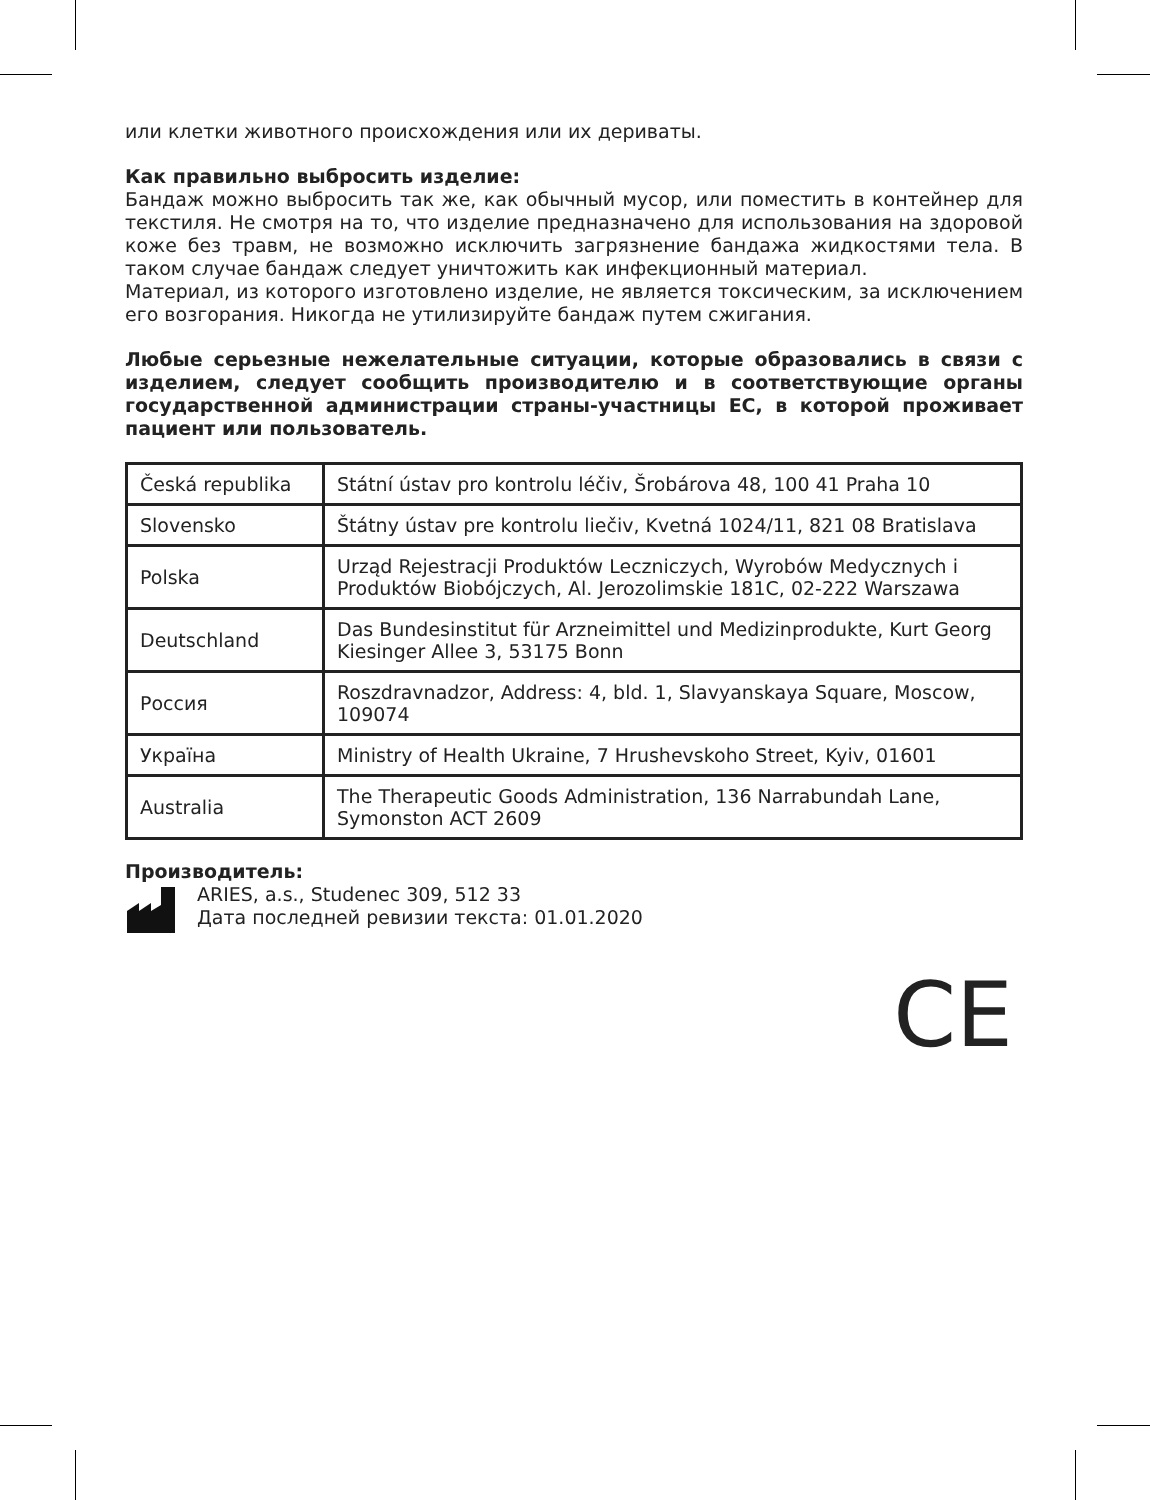или клетки животного происхождения или их дериваты.
Как правильно выбросить изделие:
Бандаж можно выбросить так же, как обычный мусор, или поместить в контейнер для текстиля. Не смотря на то, что изделие предназначено для использования на здоровой коже без травм, не возможно исключить загрязнение бандажа жидкостями тела. В таком случае бандаж следует уничтожить как инфекционный материал.
Материал, из которого изготовлено изделие, не является токсическим, за исключением его возгорания. Никогда не утилизируйте бандаж путем сжигания.
Любые серьезные нежелательные ситуации, которые образовались в связи с изделием, следует сообщить производителю и в соответствующие органы государственной администрации страны-участницы ЕС, в которой проживает пациент или пользователь.
| Česká republika | Státní ústav pro kontrolu léčiv, Šrobárova 48, 100 41 Praha 10 |
| Slovensko | Štátny ústav pre kontrolu liečiv, Kvetná 1024/11, 821 08 Bratislava |
| Polska | Urząd Rejestracji Produktów Leczniczych, Wyrobów Medycznych i Produktów Biobójczych, Al. Jerozolimskie 181C, 02-222 Warszawa |
| Deutschland | Das Bundesinstitut für Arzneimittel und Medizinprodukte, Kurt Georg Kiesinger Allee 3, 53175 Bonn |
| Россия | Roszdravnadzor, Address: 4, bld. 1, Slavyanskaya Square, Moscow, 109074 |
| Україна | Ministry of Health Ukraine, 7 Hrushevskoho Street, Kyiv, 01601 |
| Australia | The Therapeutic Goods Administration, 136 Narrabundah Lane, Symonston ACT 2609 |
Производитель:
ARIES, a.s., Studenec 309, 512 33
Дата последней ревизии текста: 01.01.2020
CE